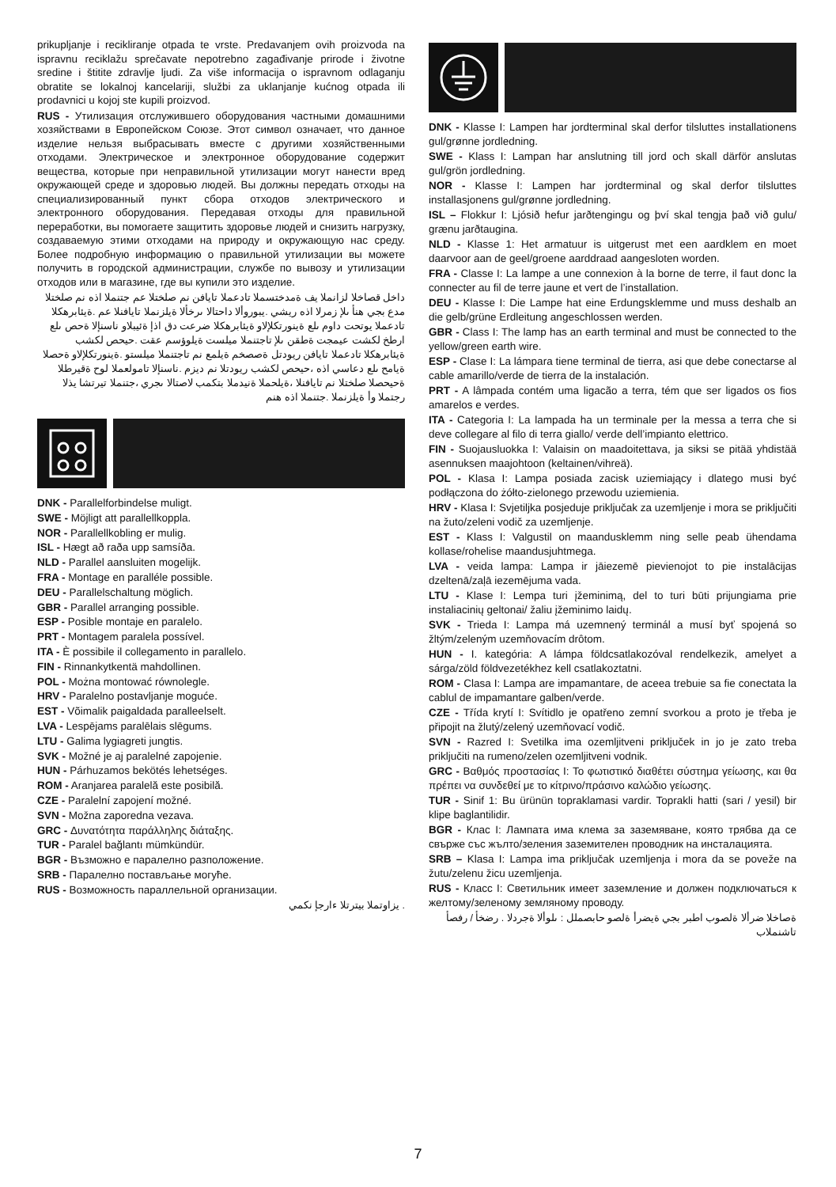prikupljanje i recikliranje otpada te vrste. Predavanjem ovih proizvoda na ispravnu reciklažu sprečavate nepotrebno zagađivanje prirode i životne sredine i štitite zdravlje ljudi. Za više informacija o ispravnom odlaganju obratite se lokalnoj kancelariji, službi za uklanjanje kućnog otpada ili prodavnici u kojoj ste kupili proizvod.
RUS - Утилизация отслужившего оборудования частными домашними хозяйствами в Европейском Союзе. Этот символ означает, что данное изделие нельзя выбрасывать вместе с другими хозяйственными отходами. Электрическое и электронное оборудование содержит вещества, которые при неправильной утилизации могут нанести вред окружающей среде и здоровью людей. Вы должны передать отходы на специализированный пункт сбора отходов электрического и электронного оборудования. Передавая отходы для правильной переработки, вы помогаете защитить здоровье людей и снизить нагрузку, создаваемую этими отходами на природу и окружающую нас среду. Более подробную информацию о правильной утилизации вы можете получить в городской администрации, службе по вывозу и утилизации отходов или в магазине, где вы купили это изделие.
داخل قصاخلا لزانملا يف ةمدختسملا تادعملا تايافن نم صلختلا عم جتنملا اذه نم صلختلا مدع بجي هنأ ىلإ زمرلا اذه ريشي .يبوروألا داحتالا ىرخألا ةيلزنملا تايافنلا عم .ةيئابرهكلا تادعملا يوتحت داوم ىلع ةينورتكلإلاو ةيئابرهكلا ضرعت دق اذإ ةئيبلاو ناسنإلا ةحص ىلع ارطخ لكشت عيمجت ةطقن ىلإ تاجتنملا ميلست ةيلوؤسم عقت .حيحص لكشب ةيئابرهكلا تادعملا تايافن ريودتل ةصصخم ةيلمع نم تاجتنملا ميلستو .ةينورتكلإلاو ةحصلا ةيامح ىلع دعاسي اذه ،حيحص لكشب ريودتلا نم ديزم .ناسنإلا تامولعملا لوح ةقيرطلا ةحيحصلا صلختلا نم تايافنلا ،ةيلحملا ةنيدملا بتكمب لاصتالا ىجري ،جتنملا تيرتشا يذلا رجتملا وأ ةيلزنملا .جتنملا اذه هنم
DNK - Parallelforbindelse muligt.
SWE - Möjligt att parallellkoppla.
NOR - Parallellkobling er mulig.
ISL - Hægt að raða upp samsíða.
NLD - Parallel aansluiten mogelijk.
FRA - Montage en paralléle possible.
DEU - Parallelschaltung möglich.
GBR - Parallel arranging possible.
ESP - Posible montaje en paralelo.
PRT - Montagem paralela possível.
ITA - È possibile il collegamento in parallelo.
FIN - Rinnankytkentä mahdollinen.
POL - Można montować równolegle.
HRV - Paralelno postavljanje moguće.
EST - Võimalik paigaldada paralleelselt.
LVA - Lespējams paralēlais slēgums.
LTU - Galima lygiagreti jungtis.
SVK - Možné je aj paralelné zapojenie.
HUN - Párhuzamos bekötés lehetséges.
ROM - Aranjarea paralelă este posibilă.
CZE - Paralelní zapojení možné.
SVN - Možna zaporedna vezava.
GRC - Δυνατότητα παράλληλης διάταξης.
TUR - Paralel bağlantı mümkündür.
BGR - Възможно е паралелно разположение.
SRB - Паралелно постављање могуће.
RUS - Возможность параллельной организации.
. يزاوتملا بيترتلا ءارجإ نكمي
DNK - Klasse I: Lampen har jordterminal skal derfor tilsluttes installationens gul/grønne jordledning.
SWE - Klass I: Lampan har anslutning till jord och skall därför anslutas gul/grön jordledning.
NOR - Klasse I: Lampen har jordterminal og skal derfor tilsluttes installasjonens gul/grønne jordledning.
ISL – Flokkur I: Ljósið hefur jarðtengingu og því skal tengja það við gulu/ grænu jarðtaugina.
NLD - Klasse 1: Het armatuur is uitgerust met een aardklem en moet daarvoor aan de geel/groene aarddraad aangesloten worden.
FRA - Classe I: La lampe a une connexion à la borne de terre, il faut donc la connecter au fil de terre jaune et vert de l’installation.
DEU - Klasse I: Die Lampe hat eine Erdungsklemme und muss deshalb an die gelb/grüne Erdleitung angeschlossen werden.
GBR - Class I: The lamp has an earth terminal and must be connected to the yellow/green earth wire.
ESP - Clase I: La lámpara tiene terminal de tierra, asi que debe conectarse al cable amarillo/verde de tierra de la instalación.
PRT - A lâmpada contém uma ligacão a terra, tém que ser ligados os fios amarelos e verdes.
ITA - Categoria I: La lampada ha un terminale per la messa a terra che si deve collegare al filo di terra giallo/ verde dell’impianto elettrico.
FIN - Suojausluokka I: Valaisin on maadoitettava, ja siksi se pitää yhdistää asennuksen maajohtoon (keltainen/vihreä).
POL - Klasa I: Lampa posiada zacisk uziemiający i dlatego musi być podłączona do żółto-zielonego przewodu uziemienia.
HRV - Klasa I: Svjetiljka posjeduje priključak za uzemljenje i mora se priključiti na žuto/zeleni vodič za uzemljenje.
EST - Klass I: Valgustil on maandusklemm ning selle peab ühendama kollase/rohelise maandusjuhtmega.
LVA - veida lampa: Lampa ir jāiezemē pievienojot to pie instalācijas dzeltenā/zaļā iezemējuma vada.
LTU - Klase I: Lempa turi įžeminimą, del to turi būti prijungiama prie instaliacinių geltonai/ žaliu įžeminimo laidų.
SVK - Trieda I: Lampa má uzemnený terminál a musí byť spojená so žltým/zeleným uzemňovacím drôtom.
HUN - I. kategória: A lámpa földcsatlakozóval rendelkezik, amelyet a sárga/zöld földvezetékhez kell csatlakoztatni.
ROM - Clasa I: Lampa are impamantare, de aceea trebuie sa fie conectata la cablul de impamantare galben/verde.
CZE - Třída krytí I: Svítidlo je opatřeno zemní svorkou a proto je třeba je připojit na žlutý/zelený uzemňovací vodič.
SVN - Razred I: Svetilka ima ozemljitveni priključek in jo je zato treba priključiti na rumeno/zelen ozemljitveni vodnik.
GRC - Βαθμός προστασίας I: Το φωτιστικό διαθέτει σύστημα γείωσης, και θα πρέπει να συνδεθεί με το κίτρινο/πράσινο καλώδιο γείωσης.
TUR - Sinif 1: Bu ürünün topraklamasi vardir. Toprakli hatti (sari / yesil) bir klipe baglantilidir.
BGR - Клас I: Лампата има клема за заземяване, която трябва да се свърже със жълто/зеления заземителен проводник на инсталацията.
SRB – Klasa I: Lampa ima priključak uzemljenja i mora da se poveže na žutu/zelenu žicu uzemljenja.
RUS - Класс I: Светильник имеет заземление и должен подключаться к желтому/зеленому земляному проводу.
ةصاخلا ضرألا ةلصوب اطبر بجي ةيضرأ ةلصو حابصملل : ىلوألا ةجردلا . رضخأ / رفصأ تاشنملاب
7